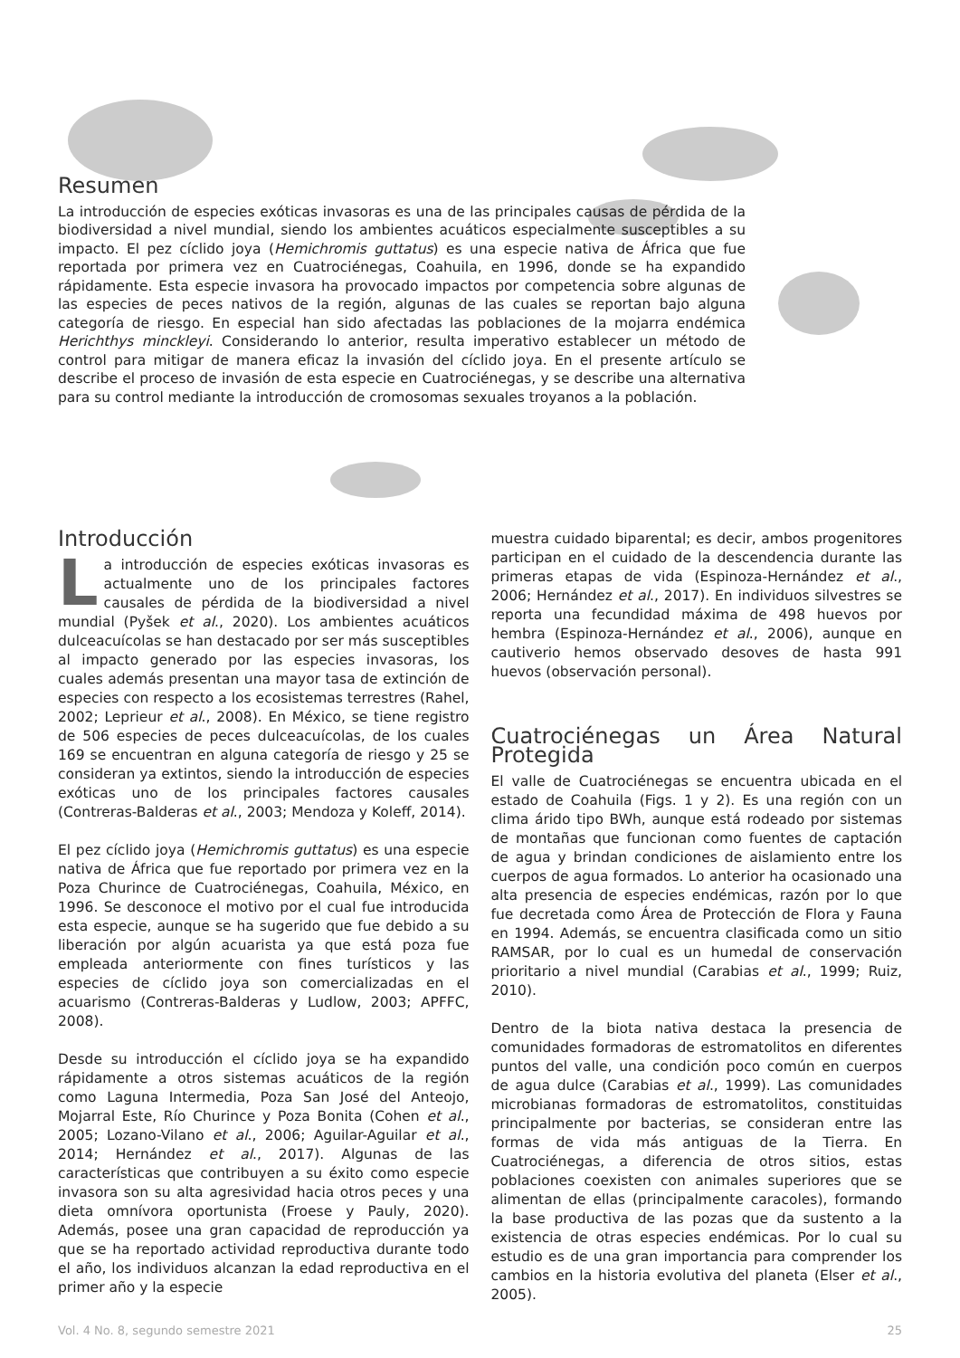Resumen
La introducción de especies exóticas invasoras es una de las principales causas de pérdida de la biodiversidad a nivel mundial, siendo los ambientes acuáticos especialmente susceptibles a su impacto. El pez cíclido joya (Hemichromis guttatus) es una especie nativa de África que fue reportada por primera vez en Cuatrociénegas, Coahuila, en 1996, donde se ha expandido rápidamente. Esta especie invasora ha provocado impactos por competencia sobre algunas de las especies de peces nativos de la región, algunas de las cuales se reportan bajo alguna categoría de riesgo. En especial han sido afectadas las poblaciones de la mojarra endémica Herichthys minckleyi. Considerando lo anterior, resulta imperativo establecer un método de control para mitigar de manera eficaz la invasión del cíclido joya. En el presente artículo se describe el proceso de invasión de esta especie en Cuatrociénegas, y se describe una alternativa para su control mediante la introducción de cromosomas sexuales troyanos a la población.
Introducción
La introducción de especies exóticas invasoras es actualmente uno de los principales factores causales de pérdida de la biodiversidad a nivel mundial (Pyšek et al., 2020). Los ambientes acuáticos dulceacuícolas se han destacado por ser más susceptibles al impacto generado por las especies invasoras, los cuales además presentan una mayor tasa de extinción de especies con respecto a los ecosistemas terrestres (Rahel, 2002; Leprieur et al., 2008). En México, se tiene registro de 506 especies de peces dulceacuícolas, de los cuales 169 se encuentran en alguna categoría de riesgo y 25 se consideran ya extintos, siendo la introducción de especies exóticas uno de los principales factores causales (Contreras-Balderas et al., 2003; Mendoza y Koleff, 2014).
El pez cíclido joya (Hemichromis guttatus) es una especie nativa de África que fue reportado por primera vez en la Poza Churince de Cuatrociénegas, Coahuila, México, en 1996. Se desconoce el motivo por el cual fue introducida esta especie, aunque se ha sugerido que fue debido a su liberación por algún acuarista ya que está poza fue empleada anteriormente con fines turísticos y las especies de cíclido joya son comercializadas en el acuarismo (Contreras-Balderas y Ludlow, 2003; APFFC, 2008).
Desde su introducción el cíclido joya se ha expandido rápidamente a otros sistemas acuáticos de la región como Laguna Intermedia, Poza San José del Anteojo, Mojarral Este, Río Churince y Poza Bonita (Cohen et al., 2005; Lozano-Vilano et al., 2006; Aguilar-Aguilar et al., 2014; Hernández et al., 2017). Algunas de las características que contribuyen a su éxito como especie invasora son su alta agresividad hacia otros peces y una dieta omnívora oportunista (Froese y Pauly, 2020). Además, posee una gran capacidad de reproducción ya que se ha reportado actividad reproductiva durante todo el año, los individuos alcanzan la edad reproductiva en el primer año y la especie
muestra cuidado biparental; es decir, ambos progenitores participan en el cuidado de la descendencia durante las primeras etapas de vida (Espinoza-Hernández et al., 2006; Hernández et al., 2017). En individuos silvestres se reporta una fecundidad máxima de 498 huevos por hembra (Espinoza-Hernández et al., 2006), aunque en cautiverio hemos observado desoves de hasta 991 huevos (observación personal).
Cuatrociénegas un Área Natural Protegida
El valle de Cuatrociénegas se encuentra ubicada en el estado de Coahuila (Figs. 1 y 2). Es una región con un clima árido tipo BWh, aunque está rodeado por sistemas de montañas que funcionan como fuentes de captación de agua y brindan condiciones de aislamiento entre los cuerpos de agua formados. Lo anterior ha ocasionado una alta presencia de especies endémicas, razón por lo que fue decretada como Área de Protección de Flora y Fauna en 1994. Además, se encuentra clasificada como un sitio RAMSAR, por lo cual es un humedal de conservación prioritario a nivel mundial (Carabias et al., 1999; Ruiz, 2010).
Dentro de la biota nativa destaca la presencia de comunidades formadoras de estromatolitos en diferentes puntos del valle, una condición poco común en cuerpos de agua dulce (Carabias et al., 1999). Las comunidades microbianas formadoras de estromatolitos, constituidas principalmente por bacterias, se consideran entre las formas de vida más antiguas de la Tierra. En Cuatrociénegas, a diferencia de otros sitios, estas poblaciones coexisten con animales superiores que se alimentan de ellas (principalmente caracoles), formando la base productiva de las pozas que da sustento a la existencia de otras especies endémicas. Por lo cual su estudio es de una gran importancia para comprender los cambios en la historia evolutiva del planeta (Elser et al., 2005).
Vol. 4 No. 8, segundo semestre 2021 25